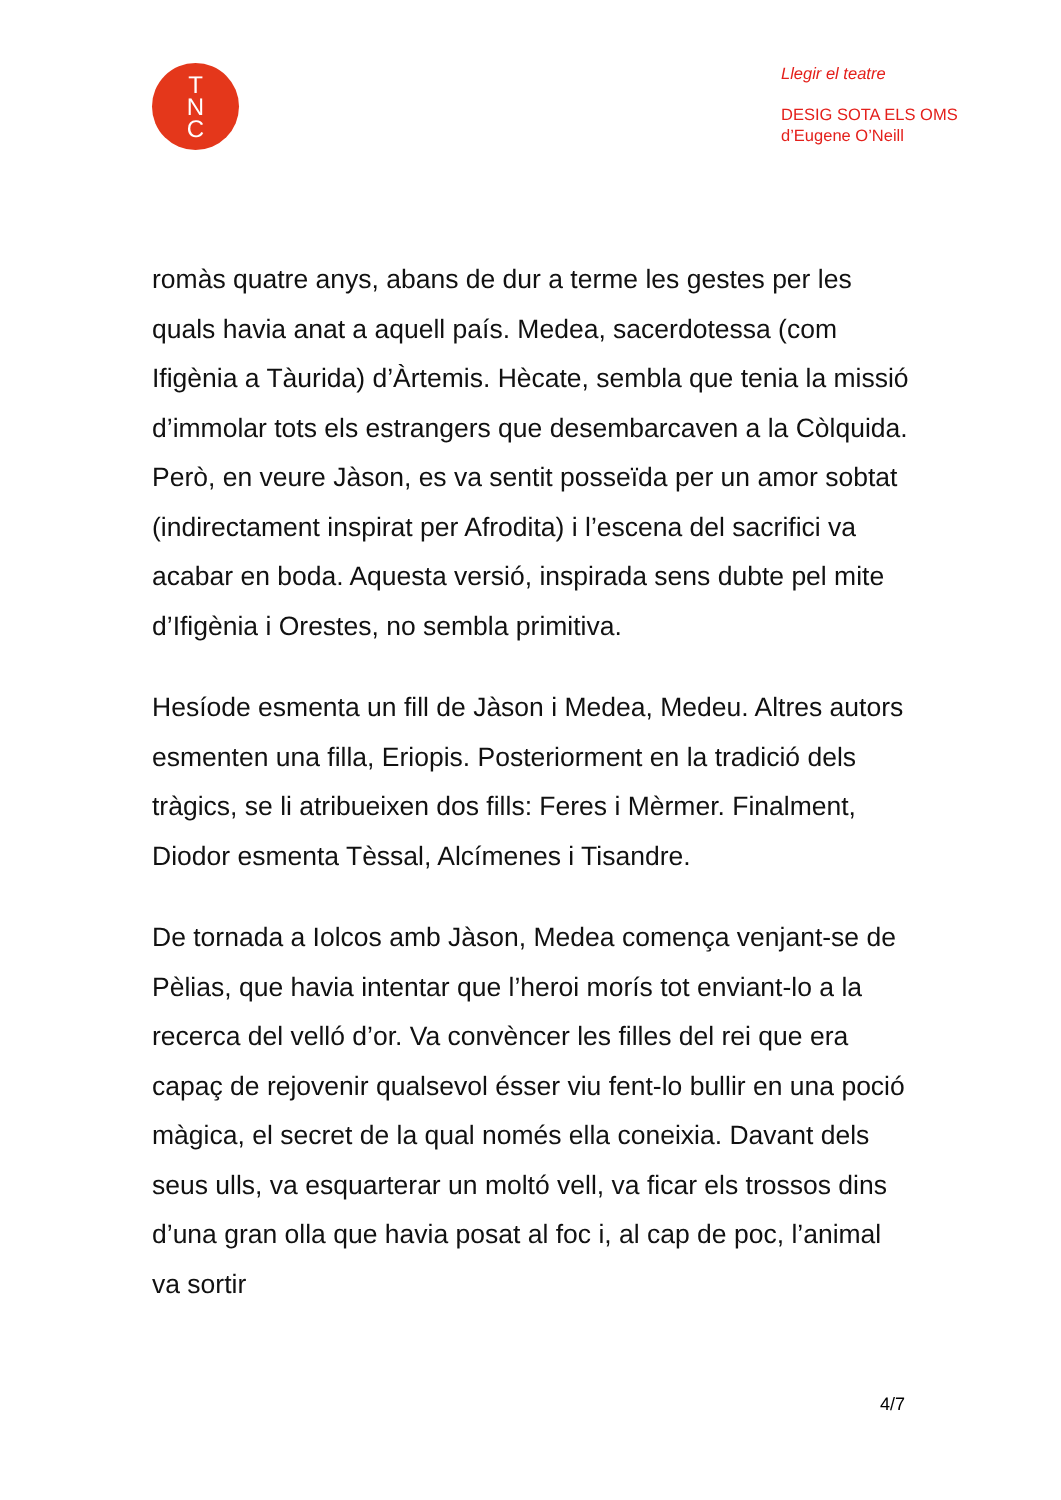T
N
C
Llegir el teatre
DESIG SOTA ELS OMS
d’Eugene O’Neill
romàs quatre anys, abans de dur a terme les gestes per les quals havia anat a aquell país. Medea, sacerdotessa (com Ifigènia a Tàurida) d’Àrtemis. Hècate, sembla que tenia la missió d’immolar tots els estrangers que desembarcaven a la Còlquida. Però, en veure Jàson, es va sentit posseïda per un amor sobtat (indirectament inspirat per Afrodita) i l’escena del sacrifici va acabar en boda. Aquesta versió, inspirada sens dubte pel mite d’Ifigènia i Orestes, no sembla primitiva.
Hesíode esmenta un fill de Jàson i Medea, Medeu. Altres autors esmenten una filla, Eriopis. Posteriorment en la tradició dels tràgics, se li atribueixen dos fills: Feres i Mèrmer. Finalment, Diodor esmenta Tèssal, Alcímenes i Tisandre.
De tornada a Iolcos amb Jàson, Medea comença venjant-se de Pèlias, que havia intentar que l’heroi morís tot enviant-lo a la recerca del velló d’or. Va convèncer les filles del rei que era capaç de rejovenir qualsevol ésser viu fent-lo bullir en una poció màgica, el secret de la qual només ella coneixia. Davant dels seus ulls, va esquarterar un moltó vell, va ficar els trossos dins d’una gran olla que havia posat al foc i, al cap de poc, l’animal va sortir
4/7